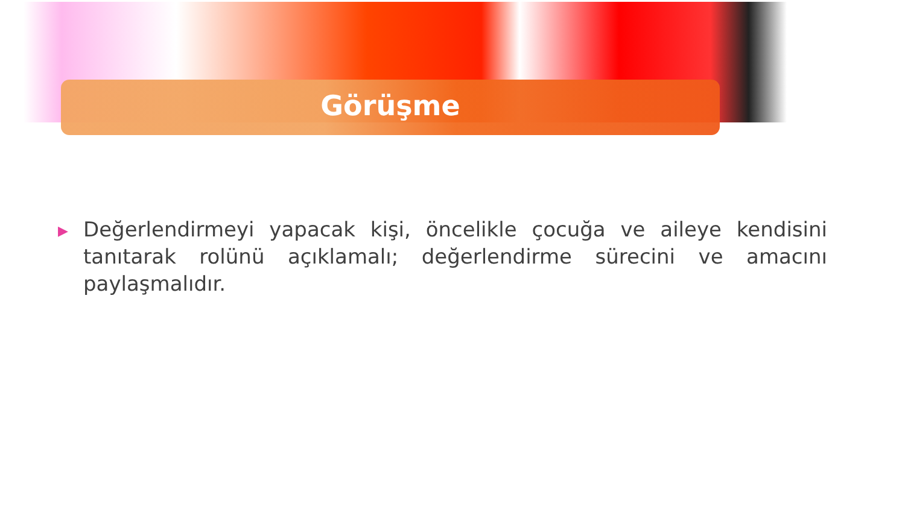Görüşme
▶
Değerlendirmeyi yapacak kişi, öncelikle çocuğa ve aileye kendisini tanıtarak rolünü açıklamalı; değerlendirme sürecini ve amacını paylaşmalıdır.